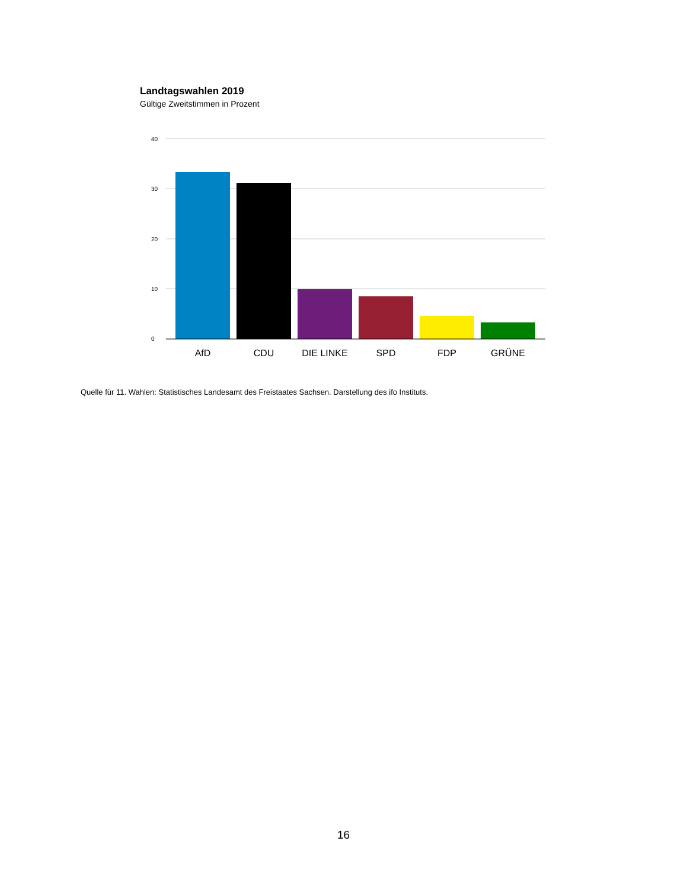Landtagswahlen 2019
Gültige Zweitstimmen in Prozent
40
30
20
10
0
AfD
CDU
DIE LINKE
SPD
FDP
GRÜNE
Quelle für 11. Wahlen: Statistisches Landesamt des Freistaates Sachsen. Darstellung des ifo Instituts.
16